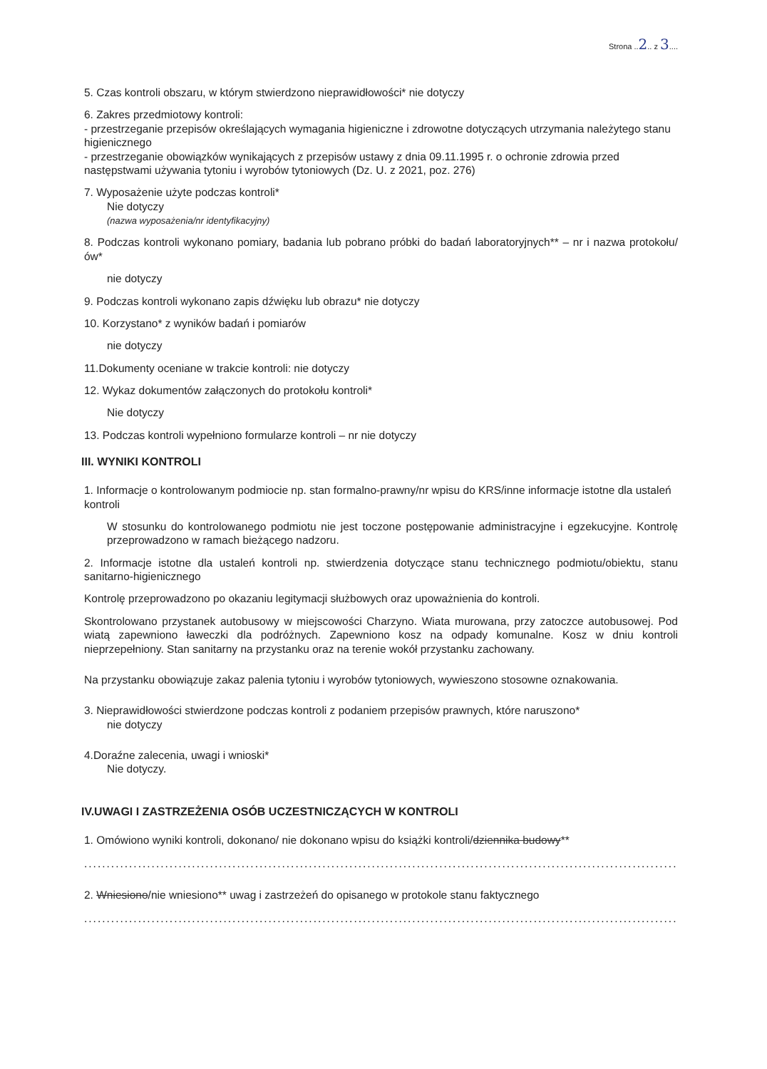Strona ..2.. z 3....
5. Czas kontroli obszaru, w którym stwierdzono nieprawidłowości* nie dotyczy
6. Zakres przedmiotowy kontroli:
- przestrzeganie przepisów określających wymagania higieniczne i zdrowotne dotyczących utrzymania należytego stanu higienicznego
- przestrzeganie obowiązków wynikających z przepisów ustawy z dnia 09.11.1995 r. o ochronie zdrowia przed następstwami używania tytoniu i wyrobów tytoniowych (Dz. U. z 2021, poz. 276)
7. Wyposażenie użyte podczas kontroli*
Nie dotyczy
(nazwa wyposażenia/nr identyfikacyjny)
8. Podczas kontroli wykonano pomiary, badania lub pobrano próbki do badań laboratoryjnych** – nr i nazwa protokołu/ów*
nie dotyczy
9. Podczas kontroli wykonano zapis dźwięku lub obrazu* nie dotyczy
10. Korzystano* z wyników badań i pomiarów
nie dotyczy
11.Dokumenty oceniane w trakcie kontroli: nie dotyczy
12. Wykaz dokumentów załączonych do protokołu kontroli*
Nie dotyczy
13. Podczas kontroli wypełniono formularze kontroli – nr nie dotyczy
III. WYNIKI KONTROLI
1. Informacje o kontrolowanym podmiocie np. stan formalno-prawny/nr wpisu do KRS/inne informacje istotne dla ustaleń kontroli
W stosunku do kontrolowanego podmiotu nie jest toczone postępowanie administracyjne i egzekucyjne. Kontrolę przeprowadzono w ramach bieżącego nadzoru.
2. Informacje istotne dla ustaleń kontroli np. stwierdzenia dotyczące stanu technicznego podmiotu/obiektu, stanu sanitarno-higienicznego
Kontrolę przeprowadzono po okazaniu legitymacji służbowych oraz upoważnienia do kontroli.
Skontrolowano przystanek autobusowy w miejscowości Charzyno. Wiata murowana, przy zatoczce autobusowej. Pod wiatą zapewniono ławeczki dla podróżnych. Zapewniono kosz na odpady komunalne. Kosz w dniu kontroli nieprzepełniony. Stan sanitarny na przystanku oraz na terenie wokół przystanku zachowany.
Na przystanku obowiązuje zakaz palenia tytoniu i wyrobów tytoniowych, wywieszono stosowne oznakowania.
3. Nieprawidłowości stwierdzone podczas kontroli z podaniem przepisów prawnych, które naruszono*
nie dotyczy
4.Doraźne zalecenia, uwagi i wnioski*
Nie dotyczy.
IV.UWAGI I ZASTRZEŻENIA OSÓB UCZESTNICZĄCYCH W KONTROLI
1. Omówiono wyniki kontroli, dokonano/ nie dokonano wpisu do książki kontroli/dziennika budowy**
..........................................................................................................................................
2. Wniesiono/nie wniesiono** uwag i zastrzeżeń do opisanego w protokole stanu faktycznego
..........................................................................................................................................